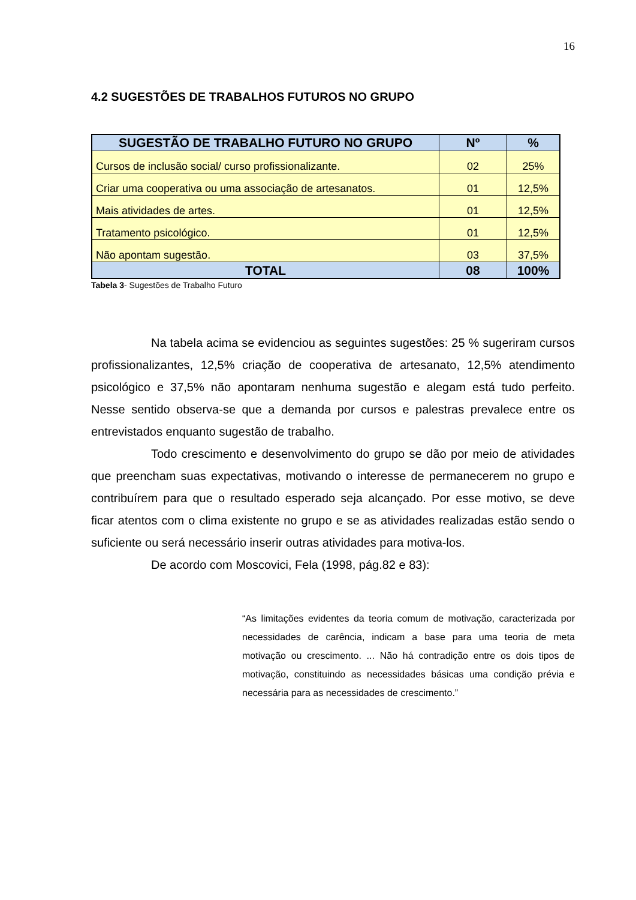16
4.2 SUGESTÕES DE TRABALHOS FUTUROS NO GRUPO
| SUGESTÃO DE TRABALHO FUTURO NO GRUPO | Nº | % |
| --- | --- | --- |
| Cursos de inclusão social/ curso profissionalizante. | 02 | 25% |
| Criar uma cooperativa ou uma associação de artesanatos. | 01 | 12,5% |
| Mais atividades de artes. | 01 | 12,5% |
| Tratamento psicológico. | 01 | 12,5% |
| Não apontam sugestão. | 03 | 37,5% |
| TOTAL | 08 | 100% |
Tabela 3- Sugestões de Trabalho Futuro
Na tabela acima se evidenciou as seguintes sugestões: 25 % sugeriram cursos profissionalizantes, 12,5% criação de cooperativa de artesanato, 12,5% atendimento psicológico e 37,5% não apontaram nenhuma sugestão e alegam está tudo perfeito. Nesse sentido observa-se que a demanda por cursos e palestras prevalece entre os entrevistados enquanto sugestão de trabalho.
Todo crescimento e desenvolvimento do grupo se dão por meio de atividades que preencham suas expectativas, motivando o interesse de permanecerem no grupo e contribuírem para que o resultado esperado seja alcançado. Por esse motivo, se deve ficar atentos com o clima existente no grupo e se as atividades realizadas estão sendo o suficiente ou será necessário inserir outras atividades para motiva-los.
De acordo com Moscovici, Fela (1998, pág.82 e 83):
“As limitações evidentes da teoria comum de motivação, caracterizada por necessidades de carência, indicam a base para uma teoria de meta motivação ou crescimento. ... Não há contradição entre os dois tipos de motivação, constituindo as necessidades básicas uma condição prévia e necessária para as necessidades de crescimento.”